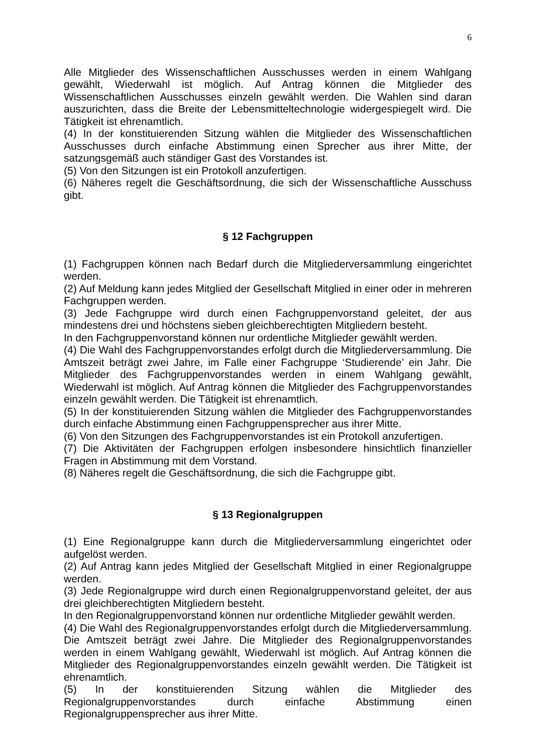6
Alle Mitglieder des Wissenschaftlichen Ausschusses werden in einem Wahlgang gewählt, Wiederwahl ist möglich. Auf Antrag können die Mitglieder des Wissenschaftlichen Ausschusses einzeln gewählt werden. Die Wahlen sind daran auszurichten, dass die Breite der Lebensmitteltechnologie widergespiegelt wird. Die Tätigkeit ist ehrenamtlich.
(4) In der konstituierenden Sitzung wählen die Mitglieder des Wissenschaftlichen Ausschusses durch einfache Abstimmung einen Sprecher aus ihrer Mitte, der satzungsgemäß auch ständiger Gast des Vorstandes ist.
(5) Von den Sitzungen ist ein Protokoll anzufertigen.
(6) Näheres regelt die Geschäftsordnung, die sich der Wissenschaftliche Ausschuss gibt.
§ 12 Fachgruppen
(1) Fachgruppen können nach Bedarf durch die Mitgliederversammlung eingerichtet werden.
(2) Auf Meldung kann jedes Mitglied der Gesellschaft Mitglied in einer oder in mehreren Fachgruppen werden.
(3) Jede Fachgruppe wird durch einen Fachgruppenvorstand geleitet, der aus mindestens drei und höchstens sieben gleichberechtigten Mitgliedern besteht.
In den Fachgruppenvorstand können nur ordentliche Mitglieder gewählt werden.
(4) Die Wahl des Fachgruppenvorstandes erfolgt durch die Mitgliederversammlung. Die Amtszeit beträgt zwei Jahre, im Falle einer Fachgruppe ‘Studierende’ ein Jahr. Die Mitglieder des Fachgruppenvorstandes werden in einem Wahlgang gewählt, Wiederwahl ist möglich. Auf Antrag können die Mitglieder des Fachgruppenvorstandes einzeln gewählt werden. Die Tätigkeit ist ehrenamtlich.
(5) In der konstituierenden Sitzung wählen die Mitglieder des Fachgruppenvorstandes durch einfache Abstimmung einen Fachgruppensprecher aus ihrer Mitte.
(6) Von den Sitzungen des Fachgruppenvorstandes ist ein Protokoll anzufertigen.
(7) Die Aktivitäten der Fachgruppen erfolgen insbesondere hinsichtlich finanzieller Fragen in Abstimmung mit dem Vorstand.
(8) Näheres regelt die Geschäftsordnung, die sich die Fachgruppe gibt.
§ 13 Regionalgruppen
(1) Eine Regionalgruppe kann durch die Mitgliederversammlung eingerichtet oder aufgelöst werden.
(2) Auf Antrag kann jedes Mitglied der Gesellschaft Mitglied in einer Regionalgruppe werden.
(3) Jede Regionalgruppe wird durch einen Regionalgruppenvorstand geleitet, der aus drei gleichberechtigten Mitgliedern besteht.
In den Regionalgruppenvorstand können nur ordentliche Mitglieder gewählt werden.
(4) Die Wahl des Regionalgruppenvorstandes erfolgt durch die Mitgliederversammlung. Die Amtszeit beträgt zwei Jahre. Die Mitglieder des Regionalgruppenvorstandes werden in einem Wahlgang gewählt, Wiederwahl ist möglich. Auf Antrag können die Mitglieder des Regionalgruppenvorstandes einzeln gewählt werden. Die Tätigkeit ist ehrenamtlich.
(5) In der konstituierenden Sitzung wählen die Mitglieder des Regionalgruppenvorstandes durch einfache Abstimmung einen Regionalgruppensprecher aus ihrer Mitte.